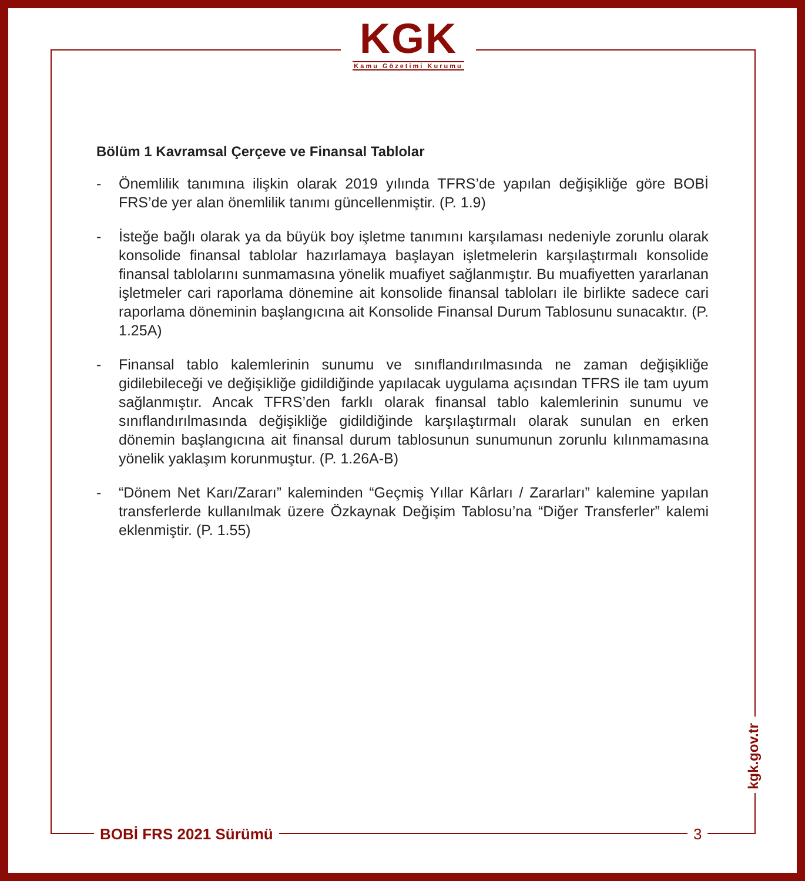KGK
Kamu Gözetimi Kurumu
Bölüm 1 Kavramsal Çerçeve ve Finansal Tablolar
- Önemlilik tanımına ilişkin olarak 2019 yılında TFRS’de yapılan değişikliğe göre BOBİ FRS’de yer alan önemlilik tanımı güncellenmiştir. (P. 1.9)
- İsteğe bağlı olarak ya da büyük boy işletme tanımını karşılaması nedeniyle zorunlu olarak konsolide finansal tablolar hazırlamaya başlayan işletmelerin karşılaştırmalı konsolide finansal tablolarını sunmamasına yönelik muafiyet sağlanmıştır. Bu muafiyetten yararlanan işletmeler cari raporlama dönemine ait konsolide finansal tabloları ile birlikte sadece cari raporlama döneminin başlangıcına ait Konsolide Finansal Durum Tablosunu sunacaktır. (P. 1.25A)
- Finansal tablo kalemlerinin sunumu ve sınıflandırılmasında ne zaman değişikliğe gidilebileceği ve değişikliğe gidildiğinde yapılacak uygulama açısından TFRS ile tam uyum sağlanmıştır. Ancak TFRS’den farklı olarak finansal tablo kalemlerinin sunumu ve sınıflandırılmasında değişikliğe gidildiğinde karşılaştırmalı olarak sunulan en erken dönemin başlangıcına ait finansal durum tablosunun sunumunun zorunlu kılınmamasına yönelik yaklaşım korunmuştur. (P. 1.26A-B)
- “Dönem Net Karı/Zararı” kaleminden “Geçmiş Yıllar Kârları / Zararları” kalemine yapılan transferlerde kullanılmak üzere Özkaynak Değişim Tablosu’na “Diğer Transferler” kalemi eklenmiştir. (P. 1.55)
kgk.gov.tr
BOBİ FRS 2021 Sürümü 3